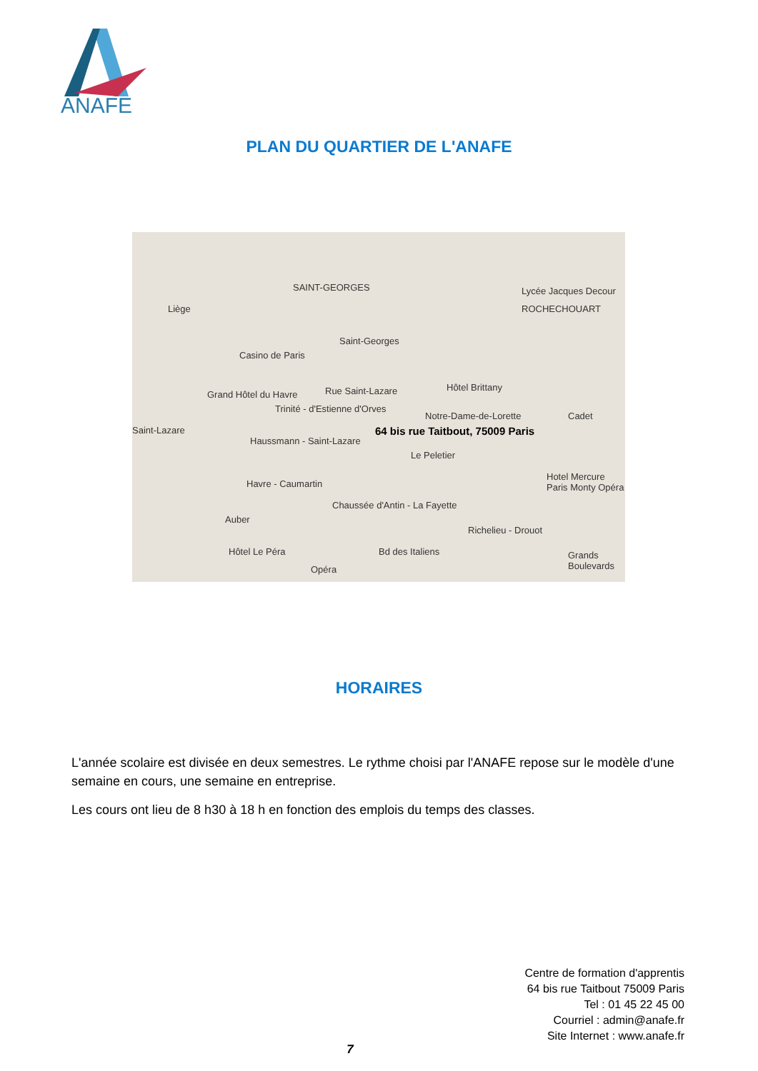ANAFE
PLAN DU QUARTIER DE L'ANAFE
SAINT-GEORGES Lycée Jacques Decour
ROCHECHOUART Liège
Saint-Georges
Casino de Paris
Hôtel Brittany
Grand Hôtel du Havre Rue Saint-Lazare
Trinité - d'Estienne d'Orves
Notre-Dame-de-Lorette Cadet
64 bis rue Taitbout, 75009 Paris Saint-Lazare
Haussmann - Saint-Lazare
Le Peletier
Havre - Caumartin
Chaussée d'Antin - La Fayette
Hotel Mercure Paris Monty Opéra
Auber
Richelieu - Drouot
Hôtel Le Péra Bd des Italiens Grands Boulevards
Opéra
HORAIRES
L'année scolaire est divisée en deux semestres. Le rythme choisi par l'ANAFE repose sur le modèle d'une semaine en cours, une semaine en entreprise.
Les cours ont lieu de 8 h30 à 18 h en fonction des emplois du temps des classes.
Centre de formation d'apprentis
64 bis rue Taitbout 75009 Paris
Tel : 01 45 22 45 00
Courriel : admin@anafe.fr
Site Internet : www.anafe.fr
7